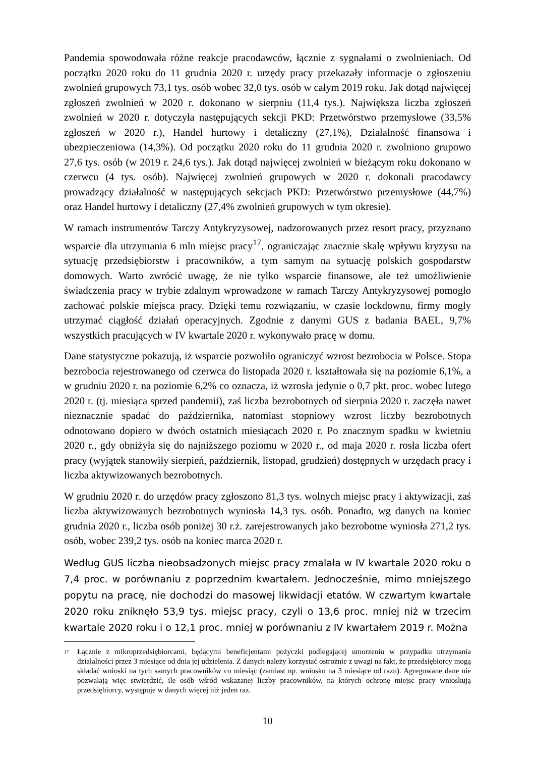Pandemia spowodowała różne reakcje pracodawców, łącznie z sygnałami o zwolnieniach. Od początku 2020 roku do 11 grudnia 2020 r. urzędy pracy przekazały informacje o zgłoszeniu zwolnień grupowych 73,1 tys. osób wobec 32,0 tys. osób w całym 2019 roku. Jak dotąd najwięcej zgłoszeń zwolnień w 2020 r. dokonano w sierpniu (11,4 tys.). Największa liczba zgłoszeń zwolnień w 2020 r. dotyczyła następujących sekcji PKD: Przetwórstwo przemysłowe (33,5% zgłoszeń w 2020 r.), Handel hurtowy i detaliczny (27,1%), Działalność finansowa i ubezpieczeniowa (14,3%). Od początku 2020 roku do 11 grudnia 2020 r. zwolniono grupowo 27,6 tys. osób (w 2019 r. 24,6 tys.). Jak dotąd najwięcej zwolnień w bieżącym roku dokonano w czerwcu (4 tys. osób). Najwięcej zwolnień grupowych w 2020 r. dokonali pracodawcy prowadzący działalność w następujących sekcjach PKD: Przetwórstwo przemysłowe (44,7%) oraz Handel hurtowy i detaliczny (27,4% zwolnień grupowych w tym okresie).
W ramach instrumentów Tarczy Antykryzysowej, nadzorowanych przez resort pracy, przyznano wsparcie dla utrzymania 6 mln miejsc pracy<sup>17</sup>, ograniczając znacznie skalę wpływu kryzysu na sytuację przedsiębiorstw i pracowników, a tym samym na sytuację polskich gospodarstw domowych. Warto zwrócić uwagę, że nie tylko wsparcie finansowe, ale też umożliwienie świadczenia pracy w trybie zdalnym wprowadzone w ramach Tarczy Antykryzysowej pomogło zachować polskie miejsca pracy. Dzięki temu rozwiązaniu, w czasie lockdownu, firmy mogły utrzymać ciągłość działań operacyjnych. Zgodnie z danymi GUS z badania BAEL, 9,7% wszystkich pracujących w IV kwartale 2020 r. wykonywało pracę w domu.
Dane statystyczne pokazują, iż wsparcie pozwoliło ograniczyć wzrost bezrobocia w Polsce. Stopa bezrobocia rejestrowanego od czerwca do listopada 2020 r. kształtowała się na poziomie 6,1%, a w grudniu 2020 r. na poziomie 6,2% co oznacza, iż wzrosła jedynie o 0,7 pkt. proc. wobec lutego 2020 r. (tj. miesiąca sprzed pandemii), zaś liczba bezrobotnych od sierpnia 2020 r. zaczęła nawet nieznacznie spadać do października, natomiast stopniowy wzrost liczby bezrobotnych odnotowano dopiero w dwóch ostatnich miesiącach 2020 r. Po znacznym spadku w kwietniu 2020 r., gdy obniżyła się do najniższego poziomu w 2020 r., od maja 2020 r. rosła liczba ofert pracy (wyjątek stanowiły sierpień, październik, listopad, grudzień) dostępnych w urzędach pracy i liczba aktywizowanych bezrobotnych.
W grudniu 2020 r. do urzędów pracy zgłoszono 81,3 tys. wolnych miejsc pracy i aktywizacji, zaś liczba aktywizowanych bezrobotnych wyniosła 14,3 tys. osób. Ponadto, wg danych na koniec grudnia 2020 r., liczba osób poniżej 30 r.ż. zarejestrowanych jako bezrobotne wyniosła 271,2 tys. osób, wobec 239,2 tys. osób na koniec marca 2020 r.
Według GUS liczba nieobsadzonych miejsc pracy zmalała w IV kwartale 2020 roku o 7,4 proc. w porównaniu z poprzednim kwartałem. Jednocześnie, mimo mniejszego popytu na pracę, nie dochodzi do masowej likwidacji etatów. W czwartym kwartale 2020 roku zniknęło 53,9 tys. miejsc pracy, czyli o 13,6 proc. mniej niż w trzecim kwartale 2020 roku i o 12,1 proc. mniej w porównaniu z IV kwartałem 2019 r. Można
<sup>17</sup> Łącznie z mikroprzedsiębiorcami, będącymi beneficjentami pożyczki podlegającej umorzeniu w przypadku utrzymania działalności przez 3 miesiące od dnia jej udzielenia. Z danych należy korzystać ostrożnie z uwagi na fakt, że przedsiębiorcy mogą składać wnioski na tych samych pracowników co miesiąc (zamiast np. wniosku na 3 miesiące od razu). Agregowane dane nie pozwalają więc stwierdzić, ile osób wśród wskazanej liczby pracowników, na których ochronę miejsc pracy wnioskują przedsiębiorcy, występuje w danych więcej niż jeden raz.
10